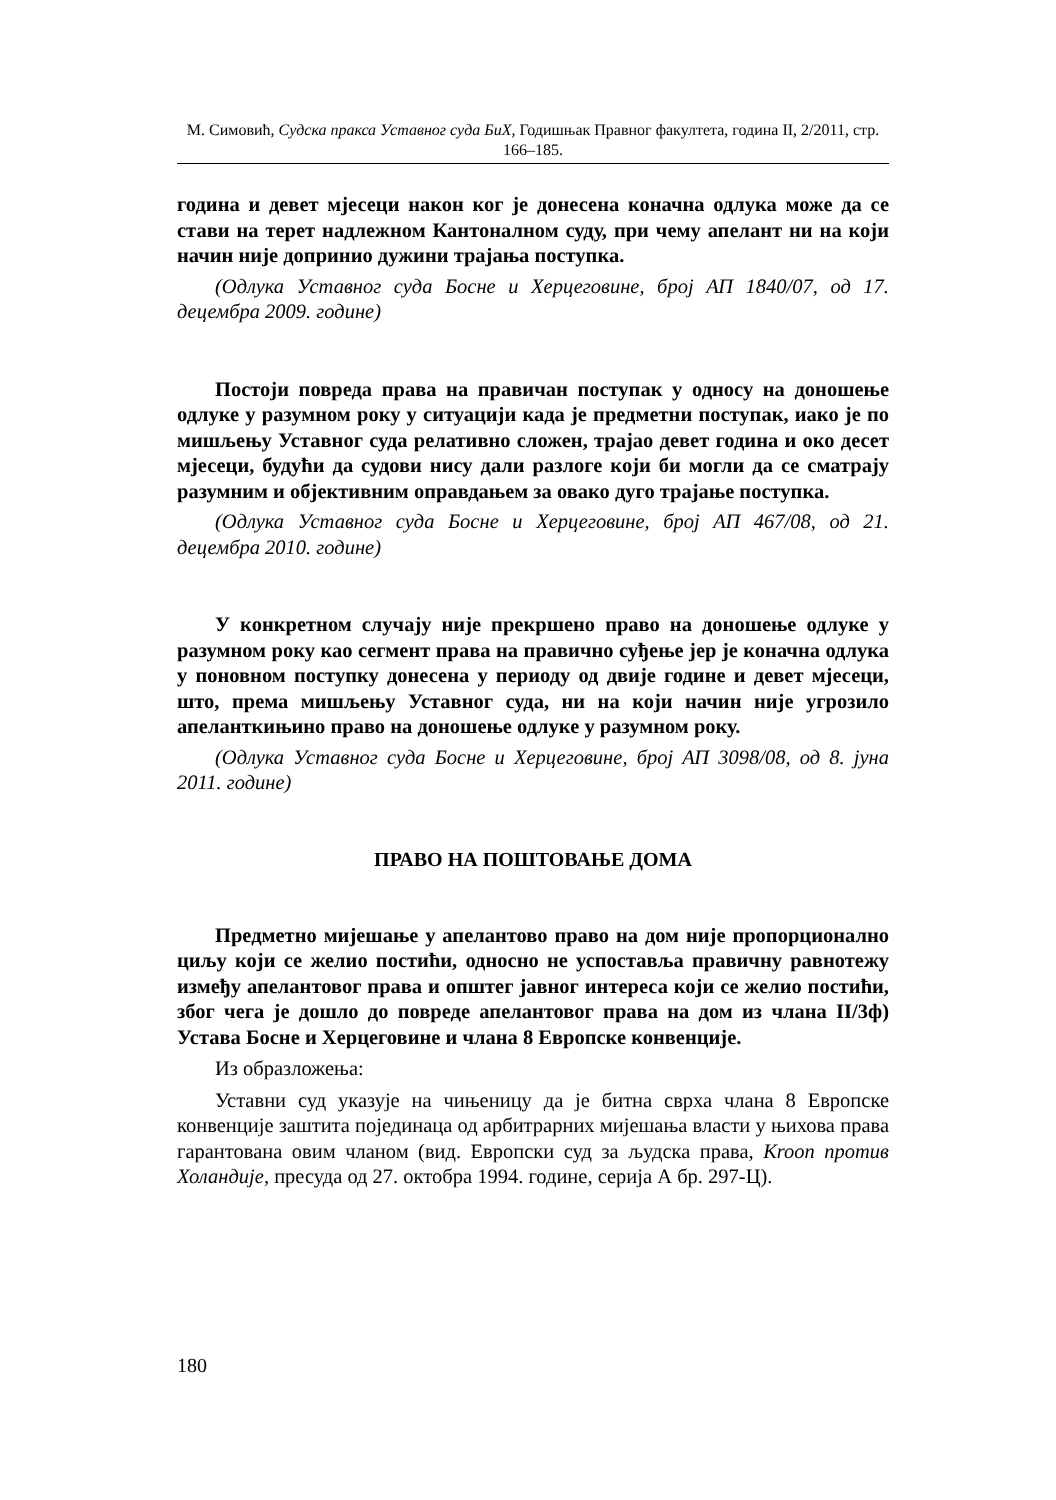М. Симовић, Судска пракса Уставног суда БиХ, Годишњак Правног факултета, година II, 2/2011, стр. 166–185.
година и девет мјесеци након ког је донесена коначна одлука може да се стави на терет надлежном Кантоналном суду, при чему апелант ни на који начин није допринио дужини трајања поступка.
(Одлука Уставног суда Босне и Херцеговине, број АП 1840/07, од 17. децембра 2009. године)
Постоји повреда права на правичан поступак у односу на доношење одлуке у разумном року у ситуацији када је предметни поступак, иако је по мишљењу Уставног суда релативно сложен, трајао девет година и око десет мјесеци, будући да судови нису дали разлоге који би могли да се сматрају разумним и објективним оправдањем за овако дуго трајање поступка.
(Одлука Уставног суда Босне и Херцеговине, број АП 467/08, од 21. децембра 2010. године)
У конкретном случају није прекршено право на доношење одлуке у разумном року као сегмент права на правично суђење јер је коначна одлука у поновном поступку донесена у периоду од двије године и девет мјесеци, што, према мишљењу Уставног суда, ни на који начин није угрозило апеланткињино право на доношење одлуке у разумном року.
(Одлука Уставног суда Босне и Херцеговине, број АП 3098/08, од 8. јуна 2011. године)
ПРАВО НА ПОШТОВАЊЕ ДОМА
Предметно мијешање у апелантово право на дом није пропорционално циљу који се желио постићи, односно не успоставља правичну равнотежу између апелантовог права и општег јавног интереса који се желио постићи, због чега је дошло до повреде апелантовог права на дом из члана II/3ф) Устава Босне и Херцеговине и члана 8 Европске конвенције.
Из образложења:
Уставни суд указује на чињеницу да је битна сврха члана 8 Европске конвенције заштита појединаца од арбитрарних мијешања власти у њихова права гарантована овим чланом (вид. Европски суд за људска права, Kroon против Холандије, пресуда од 27. октобра 1994. године, серија А бр. 297-Ц).
180